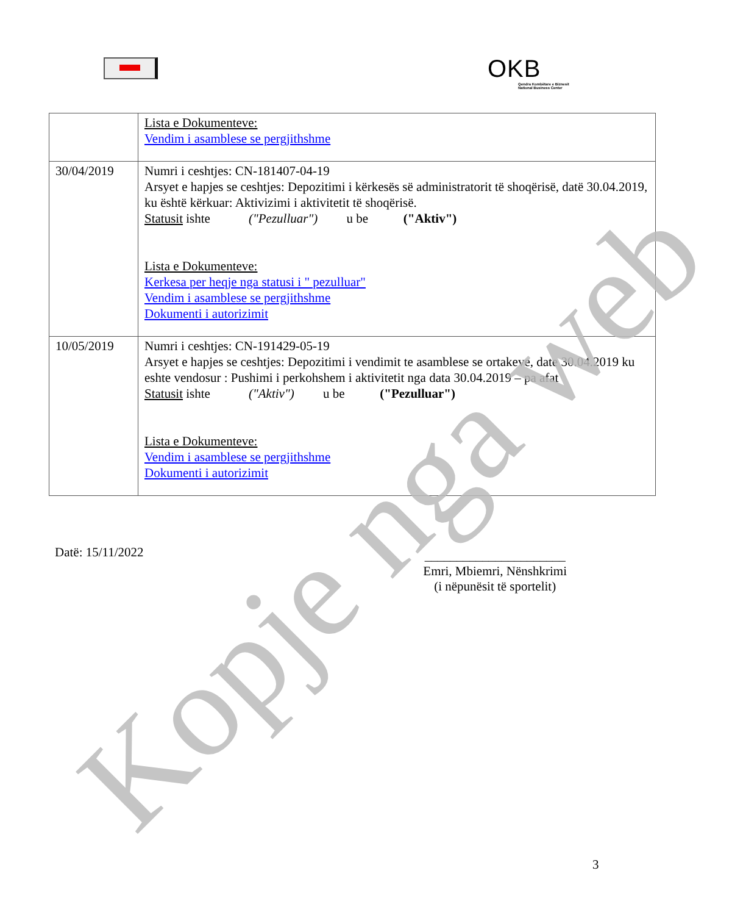OKB
Qendra Kombëtare e Biznesit
National Business Center
| | Lista e Dokumenteve: Vendim i asamblese se pergjithshme |
| 30/04/2019 | Numri i ceshtjes: CN-181407-04-19 Arsyet e hapjes se ceshtjes: Depozitimi i kërkesës së administratorit të shoqërisë, datë 30.04.2019, ku është kërkuar: Aktivizimi i aktivitetit të shoqërisë. Statusit ishte ("Pezulluar") u be ("Aktiv") Lista e Dokumenteve: Kerkesa per heqje nga statusi i " pezulluar" Vendim i asamblese se pergjithshme Dokumenti i autorizimit |
| 10/05/2019 | Numri i ceshtjes: CN-191429-05-19 Arsyet e hapjes se ceshtjes: Depozitimi i vendimit te asamblese se ortakeve, date 30.04.2019 ku eshte vendosur : Pushimi i perkohshem i aktivitetit nga data 30.04.2019 – pa afat Statusit ishte ("Aktiv") u be ("Pezulluar") Lista e Dokumenteve: Vendim i asamblese se pergjithshme Dokumenti i autorizimit |
Datë: 15/11/2022
______________________
Emri, Mbiemri, Nënshkrimi
(i nëpunësit të sportelit)
3
Kopje nga web